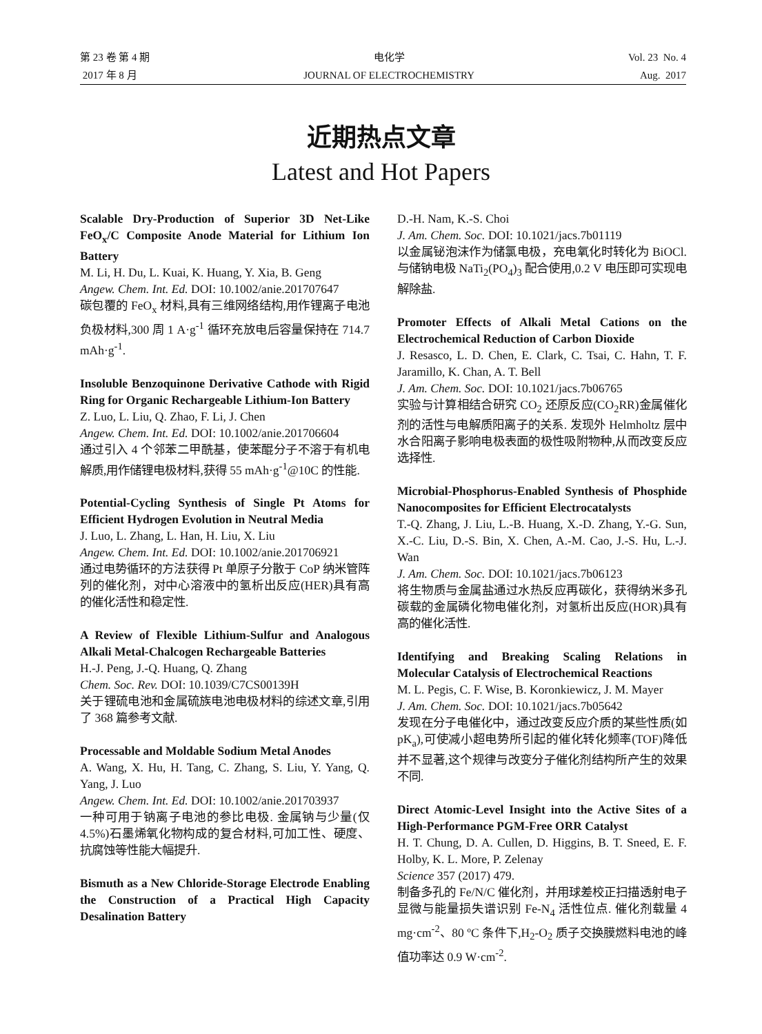第 23 卷 第 4 期
2017 年 8 月
电化学
JOURNAL OF ELECTROCHEMISTRY
Vol. 23 No. 4
Aug. 2017
近期热点文章
Latest and Hot Papers
Scalable Dry-Production of Superior 3D Net-Like FeO<sub>x</sub>/C Composite Anode Material for Lithium Ion Battery
M. Li, H. Du, L. Kuai, K. Huang, Y. Xia, B. Geng
Angew. Chem. Int. Ed. DOI: 10.1002/anie.201707647
碳包覆的 FeO<sub>x</sub> 材料,具有三维网络结构,用作锂离子电池负极材料,300 周 1 A·g<sup>-1</sup> 循环充放电后容量保持在 714.7 mAh·g<sup>-1</sup>.
Insoluble Benzoquinone Derivative Cathode with Rigid Ring for Organic Rechargeable Lithium-Ion Battery
Z. Luo, L. Liu, Q. Zhao, F. Li, J. Chen
Angew. Chem. Int. Ed. DOI: 10.1002/anie.201706604
通过引入 4 个邻苯二甲酰基，使苯醌分子不溶于有机电解质,用作储锂电极材料,获得 55 mAh·g<sup>-1</sup>@10C 的性能.
Potential-Cycling Synthesis of Single Pt Atoms for Efficient Hydrogen Evolution in Neutral Media
J. Luo, L. Zhang, L. Han, H. Liu, X. Liu
Angew. Chem. Int. Ed. DOI: 10.1002/anie.201706921
通过电势循环的方法获得 Pt 单原子分散于 CoP 纳米管阵列的催化剂，对中心溶液中的氢析出反应(HER)具有高的催化活性和稳定性.
A Review of Flexible Lithium-Sulfur and Analogous Alkali Metal-Chalcogen Rechargeable Batteries
H.-J. Peng, J.-Q. Huang, Q. Zhang
Chem. Soc. Rev. DOI: 10.1039/C7CS00139H
关于锂硫电池和金属硫族电池电极材料的综述文章,引用了 368 篇参考文献.
Processable and Moldable Sodium Metal Anodes
A. Wang, X. Hu, H. Tang, C. Zhang, S. Liu, Y. Yang, Q. Yang, J. Luo
Angew. Chem. Int. Ed. DOI: 10.1002/anie.201703937
一种可用于钠离子电池的参比电极. 金属钠与少量(仅 4.5%)石墨烯氧化物构成的复合材料,可加工性、硬度、抗腐蚀等性能大幅提升.
Bismuth as a New Chloride-Storage Electrode Enabling the Construction of a Practical High Capacity Desalination Battery
D.-H. Nam, K.-S. Choi
J. Am. Chem. Soc. DOI: 10.1021/jacs.7b01119
以金属铋泡沫作为储氯电极，充电氧化时转化为 BiOCl. 与储钠电极 NaTi<sub>2</sub>(PO<sub>4</sub>)<sub>3</sub> 配合使用,0.2 V 电压即可实现电解除盐.
Promoter Effects of Alkali Metal Cations on the Electrochemical Reduction of Carbon Dioxide
J. Resasco, L. D. Chen, E. Clark, C. Tsai, C. Hahn, T. F. Jaramillo, K. Chan, A. T. Bell
J. Am. Chem. Soc. DOI: 10.1021/jacs.7b06765
实验与计算相结合研究 CO<sub>2</sub> 还原反应(CO<sub>2</sub>RR)金属催化剂的活性与电解质阳离子的关系. 发现外 Helmholtz 层中水合阳离子影响电极表面的极性吸附物种,从而改变反应选择性.
Microbial-Phosphorus-Enabled Synthesis of Phosphide Nanocomposites for Efficient Electrocatalysts
T.-Q. Zhang, J. Liu, L.-B. Huang, X.-D. Zhang, Y.-G. Sun, X.-C. Liu, D.-S. Bin, X. Chen, A.-M. Cao, J.-S. Hu, L.-J. Wan
J. Am. Chem. Soc. DOI: 10.1021/jacs.7b06123
将生物质与金属盐通过水热反应再碳化，获得纳米多孔碳载的金属磷化物电催化剂，对氢析出反应(HOR)具有高的催化活性.
Identifying and Breaking Scaling Relations in Molecular Catalysis of Electrochemical Reactions
M. L. Pegis, C. F. Wise, B. Koronkiewicz, J. M. Mayer
J. Am. Chem. Soc. DOI: 10.1021/jacs.7b05642
发现在分子电催化中，通过改变反应介质的某些性质(如 pK<sub>a</sub>),可使减小超电势所引起的催化转化频率(TOF)降低并不显著,这个规律与改变分子催化剂结构所产生的效果不同.
Direct Atomic-Level Insight into the Active Sites of a High-Performance PGM-Free ORR Catalyst
H. T. Chung, D. A. Cullen, D. Higgins, B. T. Sneed, E. F. Holby, K. L. More, P. Zelenay
Science 357 (2017) 479.
制备多孔的 Fe/N/C 催化剂，并用球差校正扫描透射电子显微与能量损失谱识别 Fe-N<sub>4</sub> 活性位点. 催化剂载量 4 mg·cm<sup>-2</sup>、80 ºC 条件下,H<sub>2</sub>-O<sub>2</sub> 质子交换膜燃料电池的峰值功率达 0.9 W·cm<sup>-2</sup>.